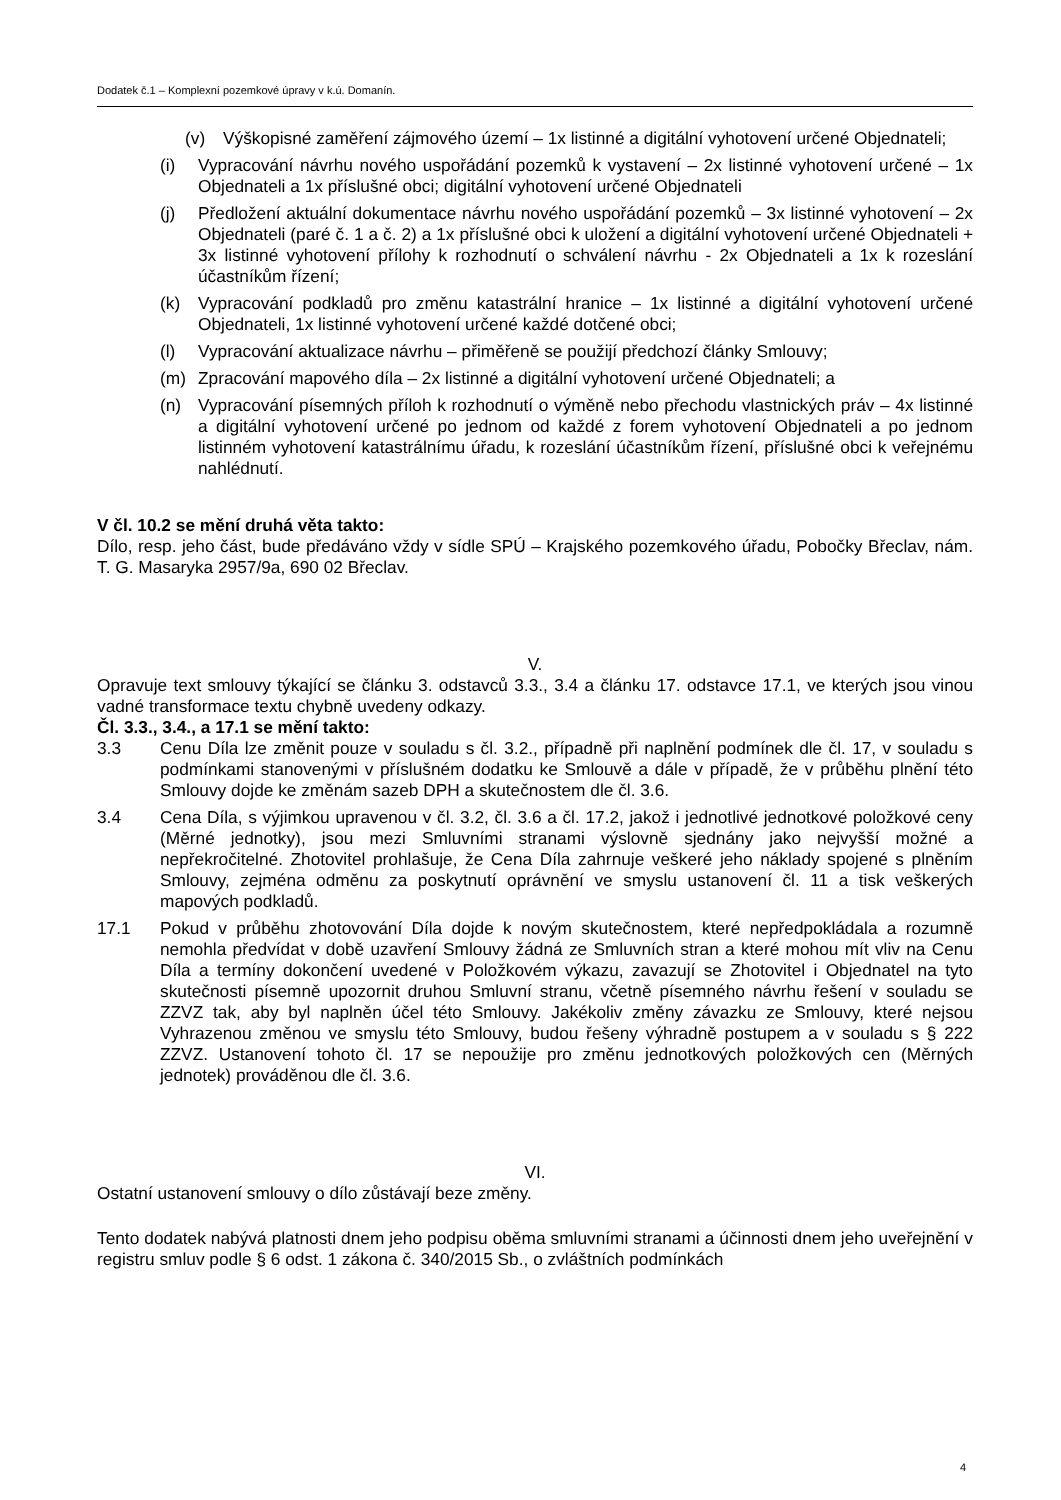Dodatek č.1 – Komplexní pozemkové úpravy v k.ú. Domanín.
(v) Výškopisné zaměření zájmového území – 1x listinné a digitální vyhotovení určené Objednateli;
(i) Vypracování návrhu nového uspořádání pozemků k vystavení – 2x listinné vyhotovení určené – 1x Objednateli a 1x příslušné obci; digitální vyhotovení určené Objednateli
(j) Předložení aktuální dokumentace návrhu nového uspořádání pozemků – 3x listinné vyhotovení – 2x Objednateli (paré č. 1 a č. 2) a 1x příslušné obci k uložení a digitální vyhotovení určené Objednateli + 3x listinné vyhotovení přílohy k rozhodnutí o schválení návrhu - 2x Objednateli a 1x k rozeslání účastníkům řízení;
(k) Vypracování podkladů pro změnu katastrální hranice – 1x listinné a digitální vyhotovení určené Objednateli, 1x listinné vyhotovení určené každé dotčené obci;
(l) Vypracování aktualizace návrhu – přiměřeně se použijí předchozí články Smlouvy;
(m) Zpracování mapového díla – 2x listinné a digitální vyhotovení určené Objednateli; a
(n) Vypracování písemných příloh k rozhodnutí o výměně nebo přechodu vlastnických práv – 4x listinné a digitální vyhotovení určené po jednom od každé z forem vyhotovení Objednateli a po jednom listinném vyhotovení katastrálnímu úřadu, k rozeslání účastníkům řízení, příslušné obci k veřejnému nahlédnutí.
V čl. 10.2 se mění druhá věta takto:
Dílo, resp. jeho část, bude předáváno vždy v sídle SPÚ – Krajského pozemkového úřadu, Pobočky Břeclav, nám. T. G. Masaryka 2957/9a, 690 02 Břeclav.
V.
Opravuje text smlouvy týkající se článku 3. odstavců 3.3., 3.4 a článku 17. odstavce 17.1, ve kterých jsou vinou vadné transformace textu chybně uvedeny odkazy.
Čl. 3.3., 3.4., a 17.1 se mění takto:
3.3 Cenu Díla lze změnit pouze v souladu s čl. 3.2., případně při naplnění podmínek dle čl. 17, v souladu s podmínkami stanovenými v příslušném dodatku ke Smlouvě a dále v případě, že v průběhu plnění této Smlouvy dojde ke změnám sazeb DPH a skutečnostem dle čl. 3.6.
3.4 Cena Díla, s výjimkou upravenou v čl. 3.2, čl. 3.6 a čl. 17.2, jakož i jednotlivé jednotkové položkové ceny (Měrné jednotky), jsou mezi Smluvními stranami výslovně sjednány jako nejvyšší možné a nepřekročitelné. Zhotovitel prohlašuje, že Cena Díla zahrnuje veškeré jeho náklady spojené s plněním Smlouvy, zejména odměnu za poskytnutí oprávnění ve smyslu ustanovení čl. 11 a tisk veškerých mapových podkladů.
17.1 Pokud v průběhu zhotovování Díla dojde k novým skutečnostem, které nepředpokládala a rozumně nemohla předvídat v době uzavření Smlouvy žádná ze Smluvních stran a které mohou mít vliv na Cenu Díla a termíny dokončení uvedené v Položkovém výkazu, zavazují se Zhotovitel i Objednatel na tyto skutečnosti písemně upozornit druhou Smluvní stranu, včetně písemného návrhu řešení v souladu se ZZVZ tak, aby byl naplněn účel této Smlouvy. Jakékoliv změny závazku ze Smlouvy, které nejsou Vyhrazenou změnou ve smyslu této Smlouvy, budou řešeny výhradně postupem a v souladu s § 222 ZZVZ. Ustanovení tohoto čl. 17 se nepoužije pro změnu jednotkových položkových cen (Měrných jednotek) prováděnou dle čl. 3.6.
VI.
Ostatní ustanovení smlouvy o dílo zůstávají beze změny.
Tento dodatek nabývá platnosti dnem jeho podpisu oběma smluvními stranami a účinnosti dnem jeho uveřejnění v registru smluv podle § 6 odst. 1 zákona č. 340/2015 Sb., o zvláštních podmínkách
4